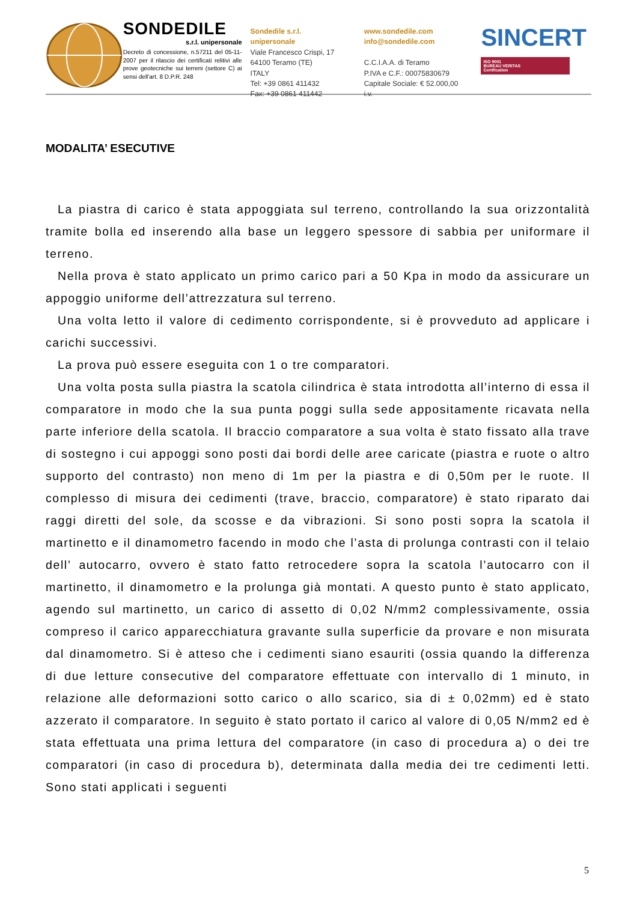SONDEDILE
s.r.l. unipersonale
Decreto di concessione, n.57211 del 05-11-2007 per il rilascio dei certificati relitivi alle prove geotecniche sui terreni (settore C) ai sensi dell'art. 8 D.P.R. 248
Sondedile s.r.l. unipersonale
Viale Francesco Crispi, 17
64100 Teramo (TE)
ITALY
Tel: +39 0861 411432
Fax: +39 0861 411442
www.sondedile.com
info@sondedile.com
C.C.I.A.A. di Teramo
P.IVA e C.F.: 00075830679
Capitale Sociale: € 52.000,00 i.v.
SINCERT
ISO 9001
BUREAU VERITAS
Certification
MODALITA’ ESECUTIVE
La piastra di carico è stata appoggiata sul terreno, controllando la sua orizzontalità tramite bolla ed inserendo alla base un leggero spessore di sabbia per uniformare il terreno.
Nella prova è stato applicato un primo carico pari a 50 Kpa in modo da assicurare un appoggio uniforme dell’attrezzatura sul terreno.
Una volta letto il valore di cedimento corrispondente, si è provveduto ad applicare i carichi successivi.
La prova può essere eseguita con 1 o tre comparatori.
Una volta posta sulla piastra la scatola cilindrica è stata introdotta all’interno di essa il comparatore in modo che la sua punta poggi sulla sede appositamente ricavata nella parte inferiore della scatola. Il braccio comparatore a sua volta è stato fissato alla trave di sostegno i cui appoggi sono posti dai bordi delle aree caricate (piastra e ruote o altro supporto del contrasto) non meno di 1m per la piastra e di 0,50m per le ruote. Il complesso di misura dei cedimenti (trave, braccio, comparatore) è stato riparato dai raggi diretti del sole, da scosse e da vibrazioni. Si sono posti sopra la scatola il martinetto e il dinamometro facendo in modo che l’asta di prolunga contrasti con il telaio dell’ autocarro, ovvero è stato fatto retrocedere sopra la scatola l’autocarro con il martinetto, il dinamometro e la prolunga già montati. A questo punto è stato applicato, agendo sul martinetto, un carico di assetto di 0,02 N/mm2 complessivamente, ossia compreso il carico apparecchiatura gravante sulla superficie da provare e non misurata dal dinamometro. Si è atteso che i cedimenti siano esauriti (ossia quando la differenza di due letture consecutive del comparatore effettuate con intervallo di 1 minuto, in relazione alle deformazioni sotto carico o allo scarico, sia di ± 0,02mm) ed è stato azzerato il comparatore. In seguito è stato portato il carico al valore di 0,05 N/mm2 ed è stata effettuata una prima lettura del comparatore (in caso di procedura a) o dei tre comparatori (in caso di procedura b), determinata dalla media dei tre cedimenti letti. Sono stati applicati i seguenti
5